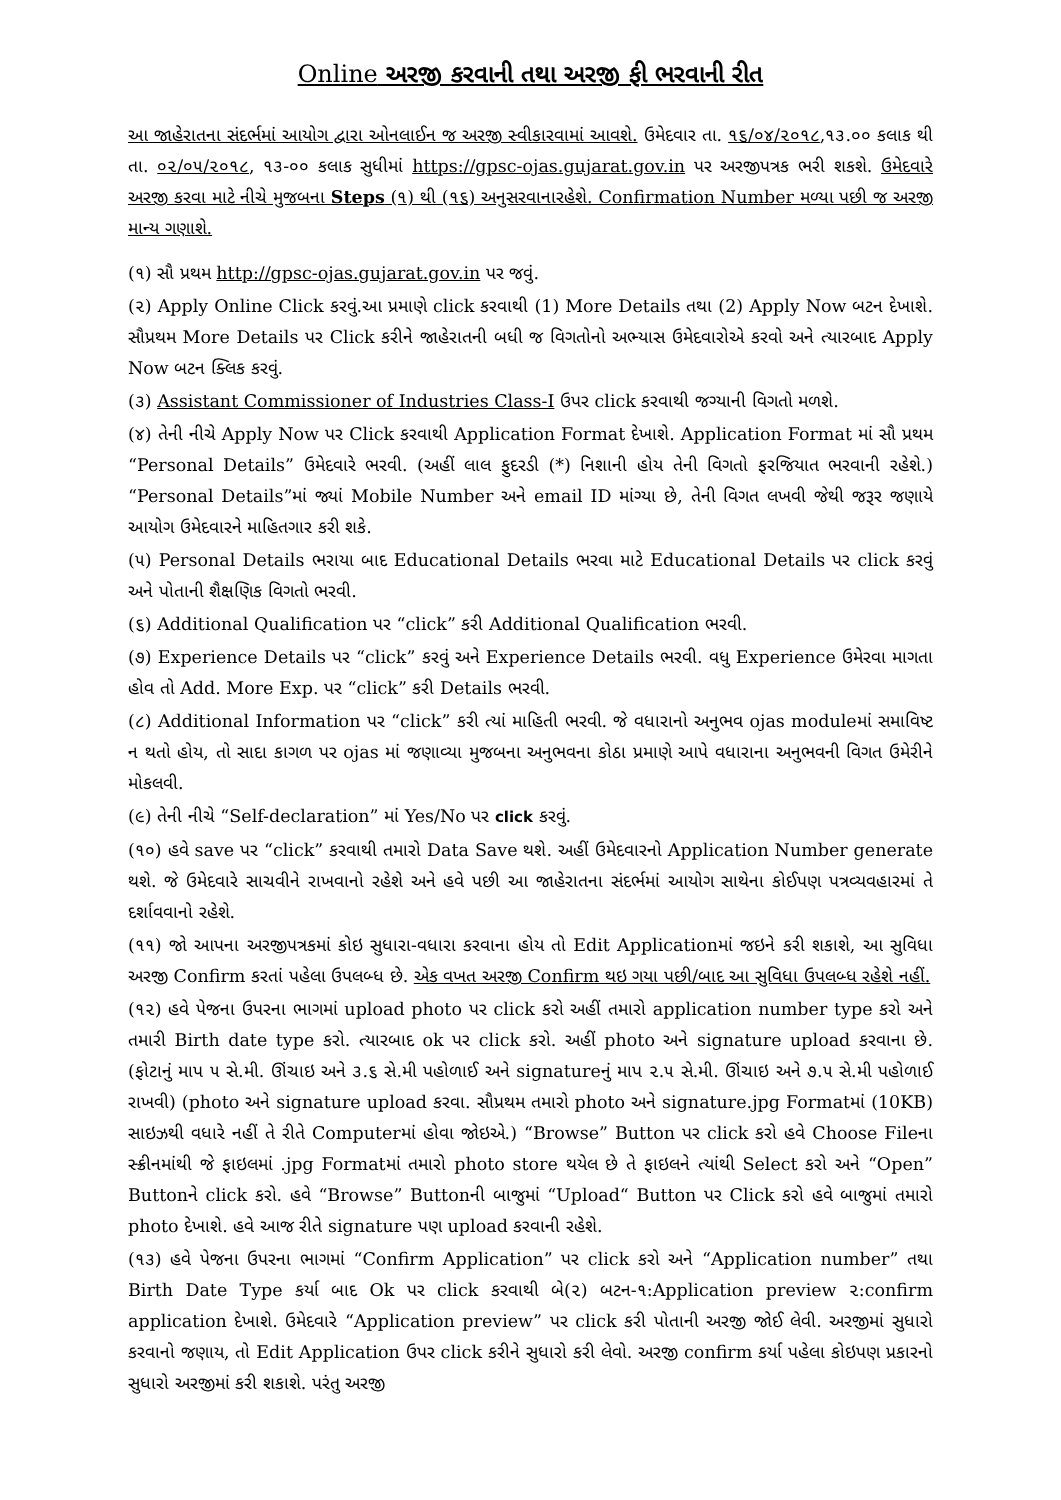Online અરજી કરવાની તથા અરજી ફી ભરવાની રીત
આ જાહેરાતના સંદર્ભમાં આયોગ દ્વારા ઓનલાઈન જ અરજી સ્વીકારવામાં આવશે. ઉમેદવાર તા. ૧૬/૦૪/૨૦૧૮,૧૩.૦૦ કલાક થી તા. ૦૨/૦૫/૨૦૧૮, ૧૩-૦૦ કલાક સુધીમાં https://gpsc-ojas.gujarat.gov.in પર અરજીપત્રક ભરી શકશે. ઉમેદવારે અરજી કરવા માટે નીચે મુજબના Steps (૧) થી (૧૬) અનુસરવાનારહેશે. Confirmation Number મળ્યા પછી જ અરજી માન્ય ગણાશે.
(૧) સૌ પ્રથમ http://gpsc-ojas.gujarat.gov.in પર જવું.
(૨) Apply Online Click કરવું.આ પ્રમાણે click કરવાથી (1) More Details તથા (2) Apply Now બટન દેખાશે. સૌપ્રથમ More Details પર Click કરીને જાહેરાતની બધી જ વિગતોનો અભ્યાસ ઉમેદવારોએ કરવો અને ત્યારબાદ Apply Now બટન ક્લિક કરવું.
(૩) Assistant Commissioner of Industries Class-I ઉપર click કરવાથી જગ્યાની વિગતો મળશે.
(૪) તેની નીચે Apply Now પર Click કરવાથી Application Format દેખાશે. Application Format માં સૌ પ્રથમ “Personal Details” ઉમેદવારે ભરવી. (અહીં લાલ ફુદરડી (*) નિશાની હોય તેની વિગતો ફરજિયાત ભરવાની રહેશે.) “Personal Details”માં જ્યાં Mobile Number અને email ID માંગ્યા છે, તેની વિગત લખવી જેથી જરૂર જણાયે આયોગ ઉમેદવારને માહિતગાર કરી શકે.
(૫) Personal Details ભરાયા બાદ Educational Details ભરવા માટે Educational Details પર click કરવું અને પોતાની શૈક્ષણિક વિગતો ભરવી.
(૬) Additional Qualification પર “click” કરી Additional Qualification ભરવી.
(૭) Experience Details પર “click” કરવું અને Experience Details ભરવી. વધુ Experience ઉમેરવા માગતા હોવ તો Add. More Exp. પર “click” કરી Details ભરવી.
(૮) Additional Information પર “click” કરી ત્યાં માહિતી ભરવી. જે વધારાનો અનુભવ ojas moduleમાં સમાવિષ્ટ ન થતો હોય, તો સાદા કાગળ પર ojas માં જણાવ્યા મુજબના અનુભવના કોઠા પ્રમાણે આપે વધારાના અનુભવની વિગત ઉમેરીને મોકલવી.
(૯) તેની નીચે “Self-declaration” માં Yes/No પર click કરવું.
(૧૦) હવે save પર “click” કરવાથી તમારો Data Save થશે. અહીં ઉમેદવારનો Application Number generate થશે. જે ઉમેદવારે સાચવીને રાખવાનો રહેશે અને હવે પછી આ જાહેરાતના સંદર્ભમાં આયોગ સાથેના કોઈપણ પત્રવ્યવહારમાં તે દર્શાવવાનો રહેશે.
(૧૧) જો આપના અરજીપત્રકમાં કોઇ સુધારા-વધારા કરવાના હોય તો Edit Applicationમાં જઇને કરી શકાશે, આ સુવિધા અરજી Confirm કરતાં પહેલા ઉપલબ્ધ છે. એક વખત અરજી Confirm થઇ ગયા પછી/બાદ આ સુવિધા ઉપલબ્ધ રહેશે નહીં.
(૧૨) હવે પેજના ઉપરના ભાગમાં upload photo પર click કરો અહીં તમારો application number type કરો અને તમારી Birth date type કરો. ત્યારબાદ ok પર click કરો. અહીં photo અને signature upload કરવાના છે. (ફોટાનું માપ ૫ સે.મી. ઊંચાઇ અને ૩.૬ સે.મી પહોળાઈ અને signatureનું માપ ૨.૫ સે.મી. ઊંચાઇ અને ૭.૫ સે.મી પહોળાઈ રાખવી) (photo અને signature upload કરવા. સૌપ્રથમ તમારો photo અને signature.jpg Formatમાં (10KB) સાઇઝથી વધારે નહીં તે રીતે Computerમાં હોવા જોઇએ.) “Browse” Button પર click કરો હવે Choose Fileના સ્ક્રીનમાંથી જે ફાઇલમાં .jpg Formatમાં તમારો photo store થયેલ છે તે ફાઇલને ત્યાંથી Select કરો અને “Open” Buttonને click કરો. હવે “Browse” Buttonની બાજુમાં “Upload“ Button પર Click કરો હવે બાજુમાં તમારો photo દેખાશે. હવે આજ રીતે signature પણ upload કરવાની રહેશે.
(૧૩) હવે પેજના ઉપરના ભાગમાં “Confirm Application” પર click કરો અને “Application number” તથા Birth Date Type કર્યા બાદ Ok પર click કરવાથી બે(૨) બટન-૧:Application preview ૨:confirm application દેખાશે. ઉમેદવારે “Application preview” પર click કરી પોતાની અરજી જોઈ લેવી. અરજીમાં સુધારો કરવાનો જણાય, તો Edit Application ઉપર click કરીને સુધારો કરી લેવો. અરજી confirm કર્યા પહેલા કોઇપણ પ્રકારનો સુધારો અરજીમાં કરી શકાશે. પરંતુ અરજી